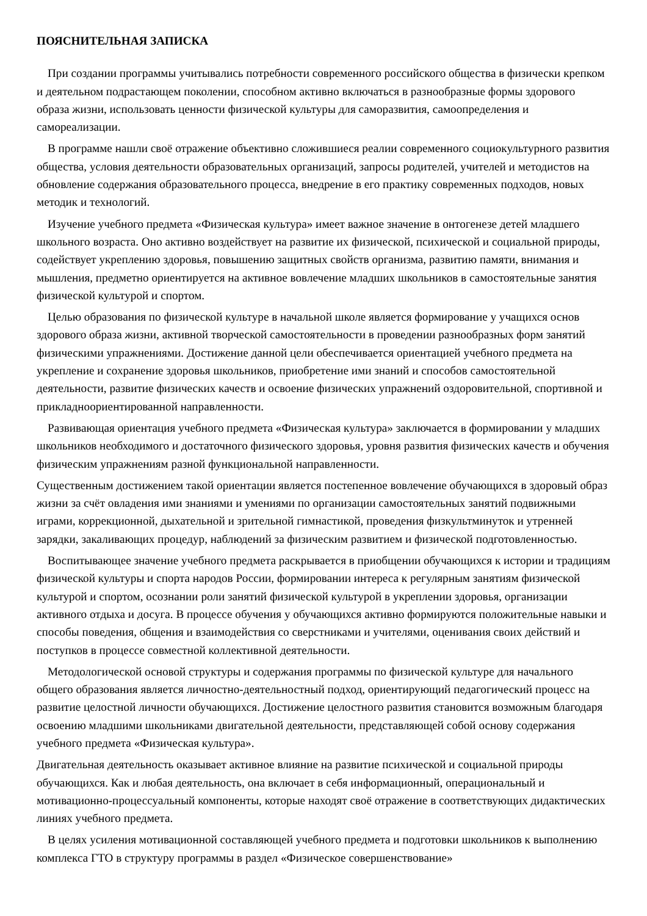ПОЯСНИТЕЛЬНАЯ ЗАПИСКА
При создании программы учитывались потребности современного российского общества в физически крепком и деятельном подрастающем поколении, способном активно включаться в разнообразные формы здорового образа жизни, использовать ценности физической культуры для саморазвития, самоопределения и самореализации.
В программе нашли своё отражение объективно сложившиеся реалии современного социокультурного развития общества, условия деятельности образовательных организаций, запросы родителей, учителей и методистов на обновление содержания образовательного процесса, внедрение в его практику современных подходов, новых методик и технологий.
Изучение учебного предмета «Физическая культура» имеет важное значение в онтогенезе детей младшего школьного возраста. Оно активно воздействует на развитие их физической, психической и социальной природы, содействует укреплению здоровья, повышению защитных свойств организма, развитию памяти, внимания и мышления, предметно ориентируется на активное вовлечение младших школьников в самостоятельные занятия физической культурой и спортом.
Целью образования по физической культуре в начальной школе является формирование у учащихся основ здорового образа жизни, активной творческой самостоятельности в проведении разнообразных форм занятий физическими упражнениями. Достижение данной цели обеспечивается ориентацией учебного предмета на укрепление и сохранение здоровья школьников, приобретение ими знаний и способов самостоятельной деятельности, развитие физических качеств и освоение физических упражнений оздоровительной, спортивной и прикладноориентированной направленности.
Развивающая ориентация учебного предмета «Физическая культура» заключается в формировании у младших школьников необходимого и достаточного физического здоровья, уровня развития физических качеств и обучения физическим упражнениям разной функциональной направленности.
Существенным достижением такой ориентации является постепенное вовлечение обучающихся в здоровый образ жизни за счёт овладения ими знаниями и умениями по организации самостоятельных занятий подвижными играми, коррекционной, дыхательной и зрительной гимнастикой, проведения физкультминуток и утренней зарядки, закаливающих процедур, наблюдений за физическим развитием и физической подготовленностью.
Воспитывающее значение учебного предмета раскрывается в приобщении обучающихся к истории и традициям физической культуры и спорта народов России, формировании интереса к регулярным занятиям физической культурой и спортом, осознании роли занятий физической культурой в укреплении здоровья, организации активного отдыха и досуга. В процессе обучения у обучающихся активно формируются положительные навыки и способы поведения, общения и взаимодействия со сверстниками и учителями, оценивания своих действий и поступков в процессе совместной коллективной деятельности.
Методологической основой структуры и содержания программы по физической культуре для начального общего образования является личностно-деятельностный подход, ориентирующий педагогический процесс на развитие целостной личности обучающихся. Достижение целостного развития становится возможным благодаря освоению младшими школьниками двигательной деятельности, представляющей собой основу содержания учебного предмета «Физическая культура».
Двигательная деятельность оказывает активное влияние на развитие психической и социальной природы обучающихся. Как и любая деятельность, она включает в себя информационный, операциональный и мотивационно-процессуальный компоненты, которые находят своё отражение в соответствующих дидактических линиях учебного предмета.
В целях усиления мотивационной составляющей учебного предмета и подготовки школьников к выполнению комплекса ГТО в структуру программы в раздел «Физическое совершенствование»